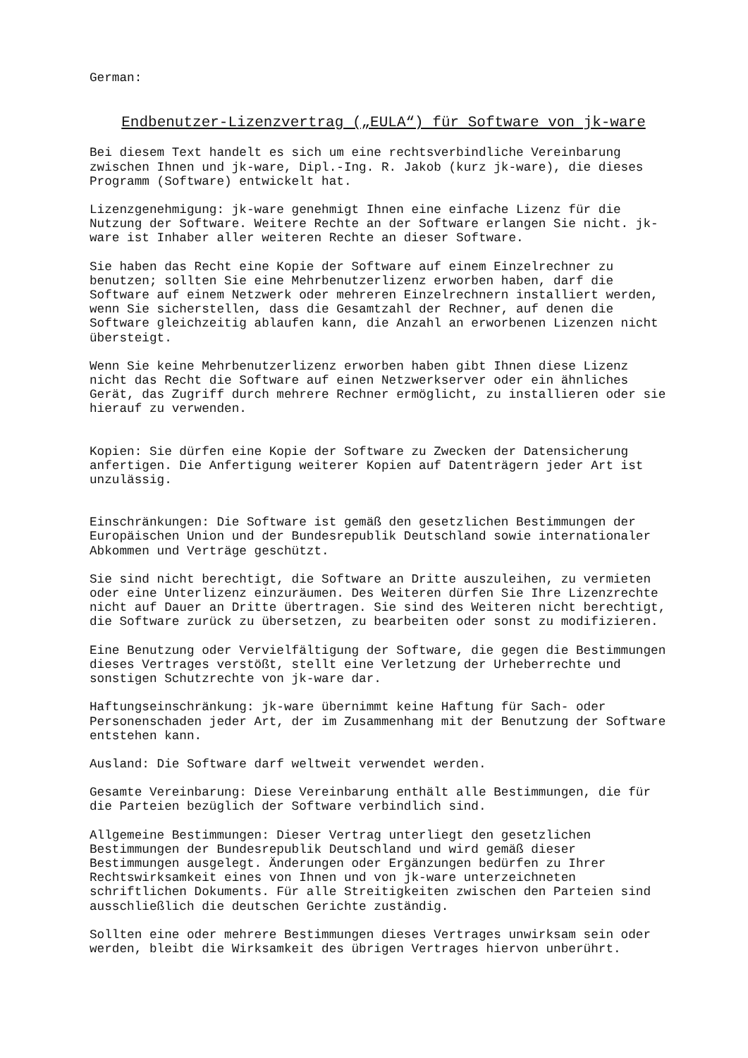German:
Endbenutzer-Lizenzvertrag („EULA“) für Software von jk-ware
Bei diesem Text handelt es sich um eine rechtsverbindliche Vereinbarung zwischen Ihnen und jk-ware, Dipl.-Ing. R. Jakob (kurz jk-ware), die dieses Programm (Software) entwickelt hat.
Lizenzgenehmigung: jk-ware genehmigt Ihnen eine einfache Lizenz für die Nutzung der Software. Weitere Rechte an der Software erlangen Sie nicht. jk- ware ist Inhaber aller weiteren Rechte an dieser Software.
Sie haben das Recht eine Kopie der Software auf einem Einzelrechner zu benutzen; sollten Sie eine Mehrbenutzerlizenz erworben haben, darf die Software auf einem Netzwerk oder mehreren Einzelrechnern installiert werden, wenn Sie sicherstellen, dass die Gesamtzahl der Rechner, auf denen die Software gleichzeitig ablaufen kann, die Anzahl an erworbenen Lizenzen nicht übersteigt.
Wenn Sie keine Mehrbenutzerlizenz erworben haben gibt Ihnen diese Lizenz nicht das Recht die Software auf einen Netzwerkserver oder ein ähnliches Gerät, das Zugriff durch mehrere Rechner ermöglicht, zu installieren oder sie hierauf zu verwenden.
Kopien: Sie dürfen eine Kopie der Software zu Zwecken der Datensicherung anfertigen. Die Anfertigung weiterer Kopien auf Datenträgern jeder Art ist unzulässig.
Einschränkungen: Die Software ist gemäß den gesetzlichen Bestimmungen der Europäischen Union und der Bundesrepublik Deutschland sowie internationaler Abkommen und Verträge geschützt.
Sie sind nicht berechtigt, die Software an Dritte auszuleihen, zu vermieten oder eine Unterlizenz einzuräumen. Des Weiteren dürfen Sie Ihre Lizenzrechte nicht auf Dauer an Dritte übertragen. Sie sind des Weiteren nicht berechtigt, die Software zurück zu übersetzen, zu bearbeiten oder sonst zu modifizieren.
Eine Benutzung oder Vervielfältigung der Software, die gegen die Bestimmungen dieses Vertrages verstößt, stellt eine Verletzung der Urheberrechte und sonstigen Schutzrechte von jk-ware dar.
Haftungseinschränkung: jk-ware übernimmt keine Haftung für Sach- oder Personenschaden jeder Art, der im Zusammenhang mit der Benutzung der Software entstehen kann.
Ausland: Die Software darf weltweit verwendet werden.
Gesamte Vereinbarung: Diese Vereinbarung enthält alle Bestimmungen, die für die Parteien bezüglich der Software verbindlich sind.
Allgemeine Bestimmungen: Dieser Vertrag unterliegt den gesetzlichen Bestimmungen der Bundesrepublik Deutschland und wird gemäß dieser Bestimmungen ausgelegt. Änderungen oder Ergänzungen bedürfen zu Ihrer Rechtswirksamkeit eines von Ihnen und von jk-ware unterzeichneten schriftlichen Dokuments. Für alle Streitigkeiten zwischen den Parteien sind ausschließlich die deutschen Gerichte zuständig.
Sollten eine oder mehrere Bestimmungen dieses Vertrages unwirksam sein oder werden, bleibt die Wirksamkeit des übrigen Vertrages hiervon unberührt.